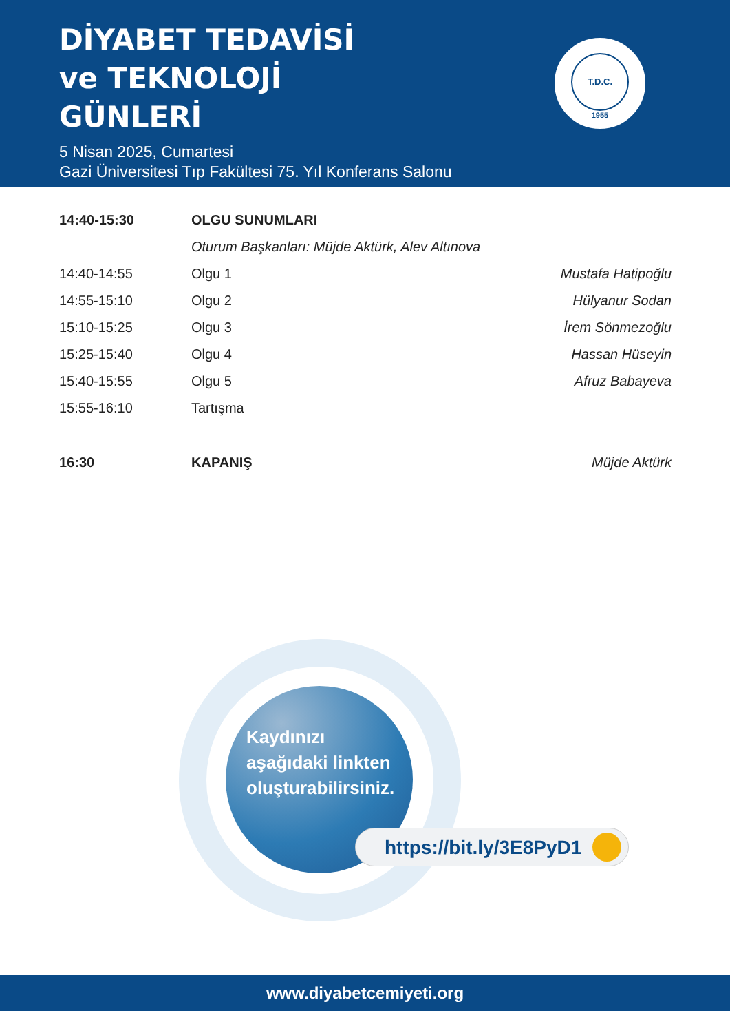DİYABET TEDAVİSİ
ve TEKNOLOJİ
GÜNLERİ
5 Nisan 2025, Cumartesi
Gazi Üniversitesi Tıp Fakültesi 75. Yıl Konferans Salonu
T.D.C.
1955
| 14:40-15:30 | OLGU SUNUMLARI | |
| | Oturum Başkanları: Müjde Aktürk, Alev Altınova | |
| 14:40-14:55 | Olgu 1 | Mustafa Hatipoğlu |
| 14:55-15:10 | Olgu 2 | Hülyanur Sodan |
| 15:10-15:25 | Olgu 3 | İrem Sönmezoğlu |
| 15:25-15:40 | Olgu 4 | Hassan Hüseyin |
| 15:40-15:55 | Olgu 5 | Afruz Babayeva |
| 15:55-16:10 | Tartışma | |
| 16:30 | KAPANIŞ | Müjde Aktürk |
Kaydınızı
aşağıdaki linkten
oluşturabilirsiniz.
https://bit.ly/3E8PyD1
www.diyabetcemiyeti.org